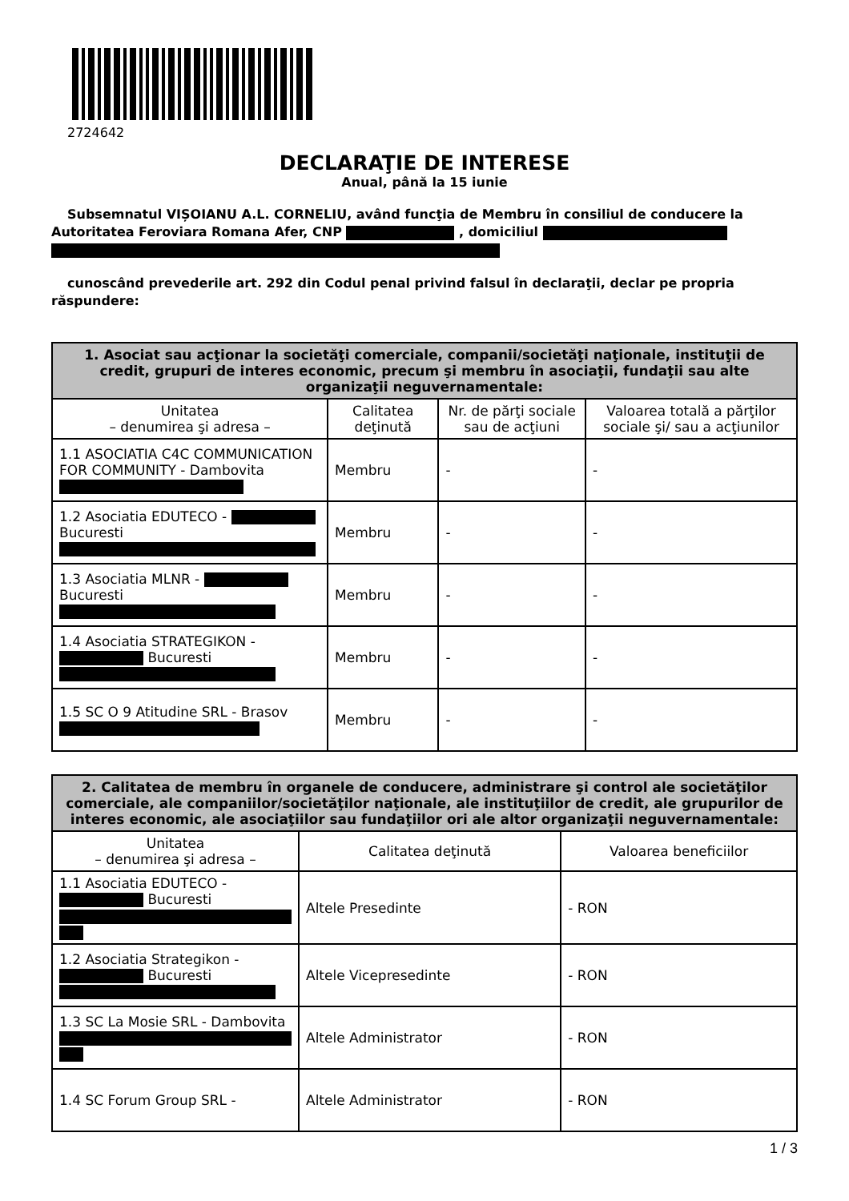2724642
DECLARAŢIE DE INTERESE
Anual, până la 15 iunie
Subsemnatul VIȘOIANU A.L. CORNELIU, având funcţia de Membru în consiliul de conducere la Autoritatea Feroviara Romana Afer, CNP , domiciliul
cunoscând prevederile art. 292 din Codul penal privind falsul în declaraţii, declar pe propria răspundere:
| 1. Asociat sau acţionar la societăţi comerciale, companii/societăţi naţionale, instituţii de credit, grupuri de interes economic, precum şi membru în asociaţii, fundaţii sau alte organizaţii neguvernamentale: | | | |
| --- | --- | --- | --- |
| Unitatea – denumirea şi adresa – | Calitatea deţinută | Nr. de părţi sociale sau de acţiuni | Valoarea totală a părţilor sociale şi/ sau a acţiunilor |
| 1.1 ASOCIATIA C4C COMMUNICATION FOR COMMUNITY - Dambovita | Membru | - | - |
| 1.2 Asociatia EDUTECO - Bucuresti | Membru | - | - |
| 1.3 Asociatia MLNR - Bucuresti | Membru | - | - |
| 1.4 Asociatia STRATEGIKON - Bucuresti | Membru | - | - |
| 1.5 SC O 9 Atitudine SRL - Brasov | Membru | - | - |
| 2. Calitatea de membru în organele de conducere, administrare şi control ale societăţilor comerciale, ale companiilor/societăţilor naţionale, ale instituţiilor de credit, ale grupurilor de interes economic, ale asociaţiilor sau fundaţiilor ori ale altor organizaţii neguvernamentale: | | |
| --- | --- | --- |
| Unitatea – denumirea şi adresa – | Calitatea deţinută | Valoarea beneficiilor |
| 1.1 Asociatia EDUTECO - Bucuresti | Altele Presedinte | - RON |
| 1.2 Asociatia Strategikon - Bucuresti | Altele Vicepresedinte | - RON |
| 1.3 SC La Mosie SRL - Dambovita | Altele Administrator | - RON |
| 1.4 SC Forum Group SRL - | Altele Administrator | - RON |
1 / 3